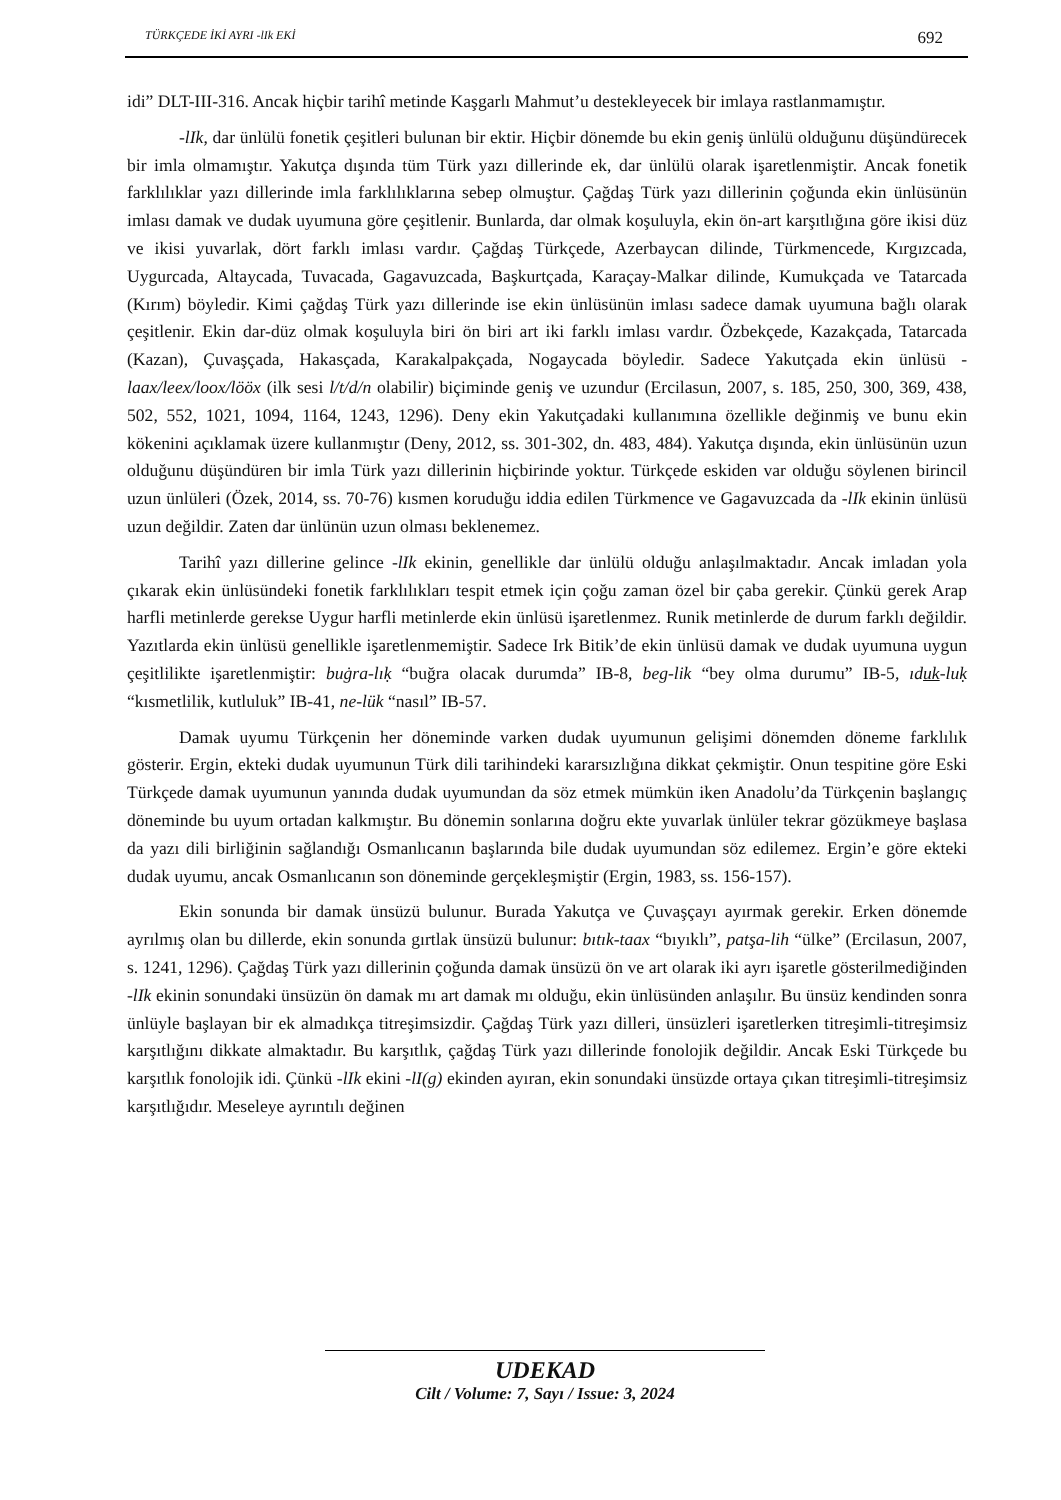TÜRKÇEDE İKİ AYRI -lIk EKİ 692
idi” DLT-III-316. Ancak hiçbir tarihî metinde Kaşgarlı Mahmut’u destekleyecek bir imlaya rastlanmamıştır.
-lIk, dar ünlülü fonetik çeşitleri bulunan bir ektir. Hiçbir dönemde bu ekin geniş ünlülü olduğunu düşündürecek bir imla olmamıştır. Yakutça dışında tüm Türk yazı dillerinde ek, dar ünlülü olarak işaretlenmiştir. Ancak fonetik farklılıklar yazı dillerinde imla farklılıklarına sebep olmuştur. Çağdaş Türk yazı dillerinin çoğunda ekin ünlüsünün imlası damak ve dudak uyumuna göre çeşitlenir. Bunlarda, dar olmak koşuluyla, ekin ön-art karşıtlığına göre ikisi düz ve ikisi yuvarlak, dört farklı imlası vardır. Çağdaş Türkçede, Azerbaycan dilinde, Türkmencede, Kırgızcada, Uygurcada, Altaycada, Tuvacada, Gagavuzcada, Başkurtçada, Karaçay-Malkar dilinde, Kumukçada ve Tatarcada (Kırım) böyledir. Kimi çağdaş Türk yazı dillerinde ise ekin ünlüsünün imlası sadece damak uyumuna bağlı olarak çeşitlenir. Ekin dar-düz olmak koşuluyla biri ön biri art iki farklı imlası vardır. Özbekçede, Kazakçada, Tatarcada (Kazan), Çuvaşçada, Hakasçada, Karakalpakçada, Nogaycada böyledir. Sadece Yakutçada ekin ünlüsü -laax/leex/loox/lööx (ilk sesi l/t/d/n olabilir) biçiminde geniş ve uzundur (Ercilasun, 2007, s. 185, 250, 300, 369, 438, 502, 552, 1021, 1094, 1164, 1243, 1296). Deny ekin Yakutçadaki kullanımına özellikle değinmiş ve bunu ekin kökenini açıklamak üzere kullanmıştır (Deny, 2012, ss. 301-302, dn. 483, 484). Yakutça dışında, ekin ünlüsünün uzun olduğunu düşündüren bir imla Türk yazı dillerinin hiçbirinde yoktur. Türkçede eskiden var olduğu söylenen birincil uzun ünlüleri (Özek, 2014, ss. 70-76) kısmen koruduğu iddia edilen Türkmence ve Gagavuzcada da -lIk ekinin ünlüsü uzun değildir. Zaten dar ünlünün uzun olması beklenemez.
Tarihî yazı dillerine gelince -lIk ekinin, genellikle dar ünlülü olduğu anlaşılmaktadır. Ancak imladan yola çıkarak ekin ünlüsündeki fonetik farklılıkları tespit etmek için çoğu zaman özel bir çaba gerekir. Çünkü gerek Arap harfli metinlerde gerekse Uygur harfli metinlerde ekin ünlüsü işaretlenmez. Runik metinlerde de durum farklı değildir. Yazıtlarda ekin ünlüsü genellikle işaretlenmemiştir. Sadece Irk Bitik’de ekin ünlüsü damak ve dudak uyumuna uygun çeşitlilikte işaretlenmiştir: buġra-lıḳ “buğra olacak durumda” IB-8, beg-lik “bey olma durumu” IB-5, ıduk-luḳ “kısmetlilik, kutluluk” IB-41, ne-lük “nasıl” IB-57.
Damak uyumu Türkçenin her döneminde varken dudak uyumunun gelişimi dönemden döneme farklılık gösterir. Ergin, ekteki dudak uyumunun Türk dili tarihindeki kararsızlığına dikkat çekmiştir. Onun tespitine göre Eski Türkçede damak uyumunun yanında dudak uyumundan da söz etmek mümkün iken Anadolu’da Türkçenin başlangıç döneminde bu uyum ortadan kalkmıştır. Bu dönemin sonlarına doğru ekte yuvarlak ünlüler tekrar gözükmeye başlasa da yazı dili birliğinin sağlandığı Osmanlıcanın başlarında bile dudak uyumundan söz edilemez. Ergin’e göre ekteki dudak uyumu, ancak Osmanlıcanın son döneminde gerçekleşmiştir (Ergin, 1983, ss. 156-157).
Ekin sonunda bir damak ünsüzü bulunur. Burada Yakutça ve Çuvaşçayı ayırmak gerekir. Erken dönemde ayrılmış olan bu dillerde, ekin sonunda gırtlak ünsüzü bulunur: bıtık-taax “bıyıklı”, patşa-lih “ülke” (Ercilasun, 2007, s. 1241, 1296). Çağdaş Türk yazı dillerinin çoğunda damak ünsüzü ön ve art olarak iki ayrı işaretle gösterilmediğinden -lIk ekinin sonundaki ünsüzün ön damak mı art damak mı olduğu, ekin ünlüsünden anlaşılır. Bu ünsüz kendinden sonra ünlüyle başlayan bir ek almadıkça titreşimsizdir. Çağdaş Türk yazı dilleri, ünsüzleri işaretlerken titreşimli-titreşimsiz karşıtlığını dikkate almaktadır. Bu karşıtlık, çağdaş Türk yazı dillerinde fonolojik değildir. Ancak Eski Türkçede bu karşıtlık fonolojik idi. Çünkü -lIk ekini -lI(g) ekinden ayıran, ekin sonundaki ünsüzde ortaya çıkan titreşimli-titreşimsiz karşıtlığıdır. Meseleye ayrıntılı değinen
UDEKAD
Cilt / Volume: 7, Sayı / Issue: 3, 2024